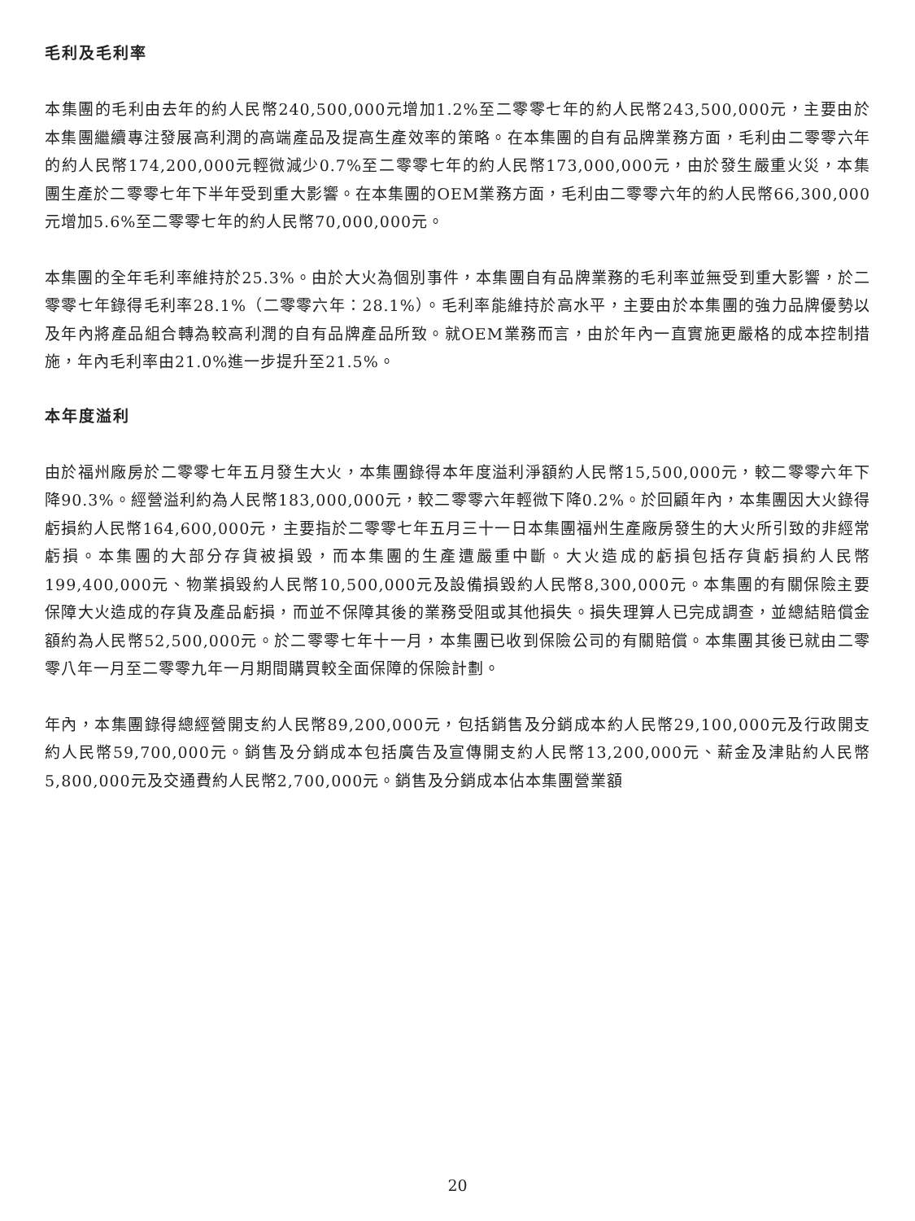毛利及毛利率
本集團的毛利由去年的約人民幣240,500,000元增加1.2%至二零零七年的約人民幣243,500,000元，主要由於本集團繼續專注發展高利潤的高端產品及提高生產效率的策略。在本集團的自有品牌業務方面，毛利由二零零六年的約人民幣174,200,000元輕微減少0.7%至二零零七年的約人民幣173,000,000元，由於發生嚴重火災，本集團生產於二零零七年下半年受到重大影響。在本集團的OEM業務方面，毛利由二零零六年的約人民幣66,300,000元增加5.6%至二零零七年的約人民幣70,000,000元。
本集團的全年毛利率維持於25.3%。由於大火為個別事件，本集團自有品牌業務的毛利率並無受到重大影響，於二零零七年錄得毛利率28.1%（二零零六年：28.1%）。毛利率能維持於高水平，主要由於本集團的強力品牌優勢以及年內將產品組合轉為較高利潤的自有品牌產品所致。就OEM業務而言，由於年內一直實施更嚴格的成本控制措施，年內毛利率由21.0%進一步提升至21.5%。
本年度溢利
由於福州廠房於二零零七年五月發生大火，本集團錄得本年度溢利淨額約人民幣15,500,000元，較二零零六年下降90.3%。經營溢利約為人民幣183,000,000元，較二零零六年輕微下降0.2%。於回顧年內，本集團因大火錄得虧損約人民幣164,600,000元，主要指於二零零七年五月三十一日本集團福州生產廠房發生的大火所引致的非經常虧損。本集團的大部分存貨被損毀，而本集團的生產遭嚴重中斷。大火造成的虧損包括存貨虧損約人民幣199,400,000元、物業損毀約人民幣10,500,000元及設備損毀約人民幣8,300,000元。本集團的有關保險主要保障大火造成的存貨及產品虧損，而並不保障其後的業務受阻或其他損失。損失理算人已完成調查，並總結賠償金額約為人民幣52,500,000元。於二零零七年十一月，本集團已收到保險公司的有關賠償。本集團其後已就由二零零八年一月至二零零九年一月期間購買較全面保障的保險計劃。
年內，本集團錄得總經營開支約人民幣89,200,000元，包括銷售及分銷成本約人民幣29,100,000元及行政開支約人民幣59,700,000元。銷售及分銷成本包括廣告及宣傳開支約人民幣13,200,000元、薪金及津貼約人民幣5,800,000元及交通費約人民幣2,700,000元。銷售及分銷成本佔本集團營業額
20